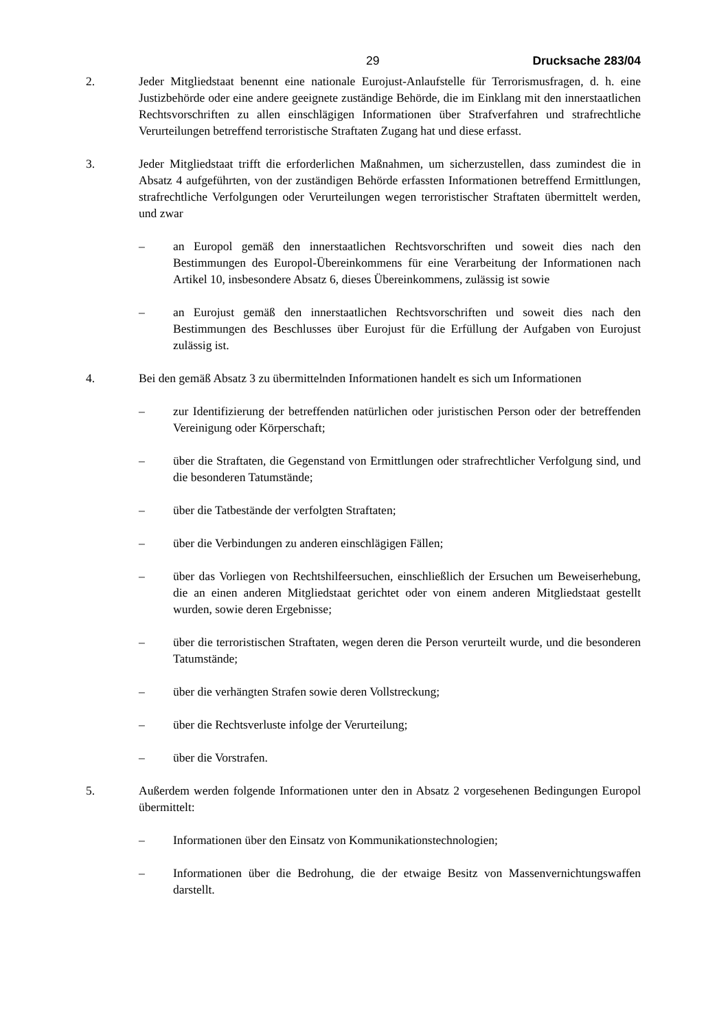29 Drucksache 283/04
2. Jeder Mitgliedstaat benennt eine nationale Eurojust-Anlaufstelle für Terrorismusfragen, d. h. eine Justizbehörde oder eine andere geeignete zuständige Behörde, die im Einklang mit den innerstaatlichen Rechtsvorschriften zu allen einschlägigen Informationen über Strafverfahren und strafrechtliche Verurteilungen betreffend terroristische Straftaten Zugang hat und diese erfasst.
3. Jeder Mitgliedstaat trifft die erforderlichen Maßnahmen, um sicherzustellen, dass zumindest die in Absatz 4 aufgeführten, von der zuständigen Behörde erfassten Informationen betreffend Ermittlungen, strafrechtliche Verfolgungen oder Verurteilungen wegen terroristischer Straftaten übermittelt werden, und zwar
– an Europol gemäß den innerstaatlichen Rechtsvorschriften und soweit dies nach den Bestimmungen des Europol-Übereinkommens für eine Verarbeitung der Informationen nach Artikel 10, insbesondere Absatz 6, dieses Übereinkommens, zulässig ist sowie
– an Eurojust gemäß den innerstaatlichen Rechtsvorschriften und soweit dies nach den Bestimmungen des Beschlusses über Eurojust für die Erfüllung der Aufgaben von Eurojust zulässig ist.
4. Bei den gemäß Absatz 3 zu übermittelnden Informationen handelt es sich um Informationen
– zur Identifizierung der betreffenden natürlichen oder juristischen Person oder der betreffenden Vereinigung oder Körperschaft;
– über die Straftaten, die Gegenstand von Ermittlungen oder strafrechtlicher Verfolgung sind, und die besonderen Tatumstände;
– über die Tatbestände der verfolgten Straftaten;
– über die Verbindungen zu anderen einschlägigen Fällen;
– über das Vorliegen von Rechtshilfeersuchen, einschließlich der Ersuchen um Beweiserhebung, die an einen anderen Mitgliedstaat gerichtet oder von einem anderen Mitgliedstaat gestellt wurden, sowie deren Ergebnisse;
– über die terroristischen Straftaten, wegen deren die Person verurteilt wurde, und die besonderen Tatumstände;
– über die verhängten Strafen sowie deren Vollstreckung;
– über die Rechtsverluste infolge der Verurteilung;
– über die Vorstrafen.
5. Außerdem werden folgende Informationen unter den in Absatz 2 vorgesehenen Bedingungen Europol übermittelt:
– Informationen über den Einsatz von Kommunikationstechnologien;
– Informationen über die Bedrohung, die der etwaige Besitz von Massenvernichtungswaffen darstellt.